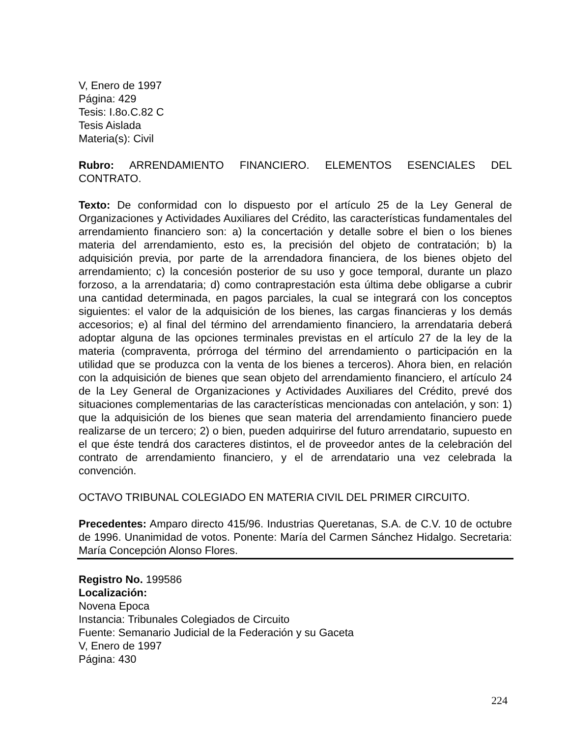V, Enero de 1997
Página: 429
Tesis: I.8o.C.82 C
Tesis Aislada
Materia(s): Civil
Rubro: ARRENDAMIENTO FINANCIERO. ELEMENTOS ESENCIALES DEL CONTRATO.
Texto: De conformidad con lo dispuesto por el artículo 25 de la Ley General de Organizaciones y Actividades Auxiliares del Crédito, las características fundamentales del arrendamiento financiero son: a) la concertación y detalle sobre el bien o los bienes materia del arrendamiento, esto es, la precisión del objeto de contratación; b) la adquisición previa, por parte de la arrendadora financiera, de los bienes objeto del arrendamiento; c) la concesión posterior de su uso y goce temporal, durante un plazo forzoso, a la arrendataria; d) como contraprestación esta última debe obligarse a cubrir una cantidad determinada, en pagos parciales, la cual se integrará con los conceptos siguientes: el valor de la adquisición de los bienes, las cargas financieras y los demás accesorios; e) al final del término del arrendamiento financiero, la arrendataria deberá adoptar alguna de las opciones terminales previstas en el artículo 27 de la ley de la materia (compraventa, prórroga del término del arrendamiento o participación en la utilidad que se produzca con la venta de los bienes a terceros). Ahora bien, en relación con la adquisición de bienes que sean objeto del arrendamiento financiero, el artículo 24 de la Ley General de Organizaciones y Actividades Auxiliares del Crédito, prevé dos situaciones complementarias de las características mencionadas con antelación, y son: 1) que la adquisición de los bienes que sean materia del arrendamiento financiero puede realizarse de un tercero; 2) o bien, pueden adquirirse del futuro arrendatario, supuesto en el que éste tendrá dos caracteres distintos, el de proveedor antes de la celebración del contrato de arrendamiento financiero, y el de arrendatario una vez celebrada la convención.
OCTAVO TRIBUNAL COLEGIADO EN MATERIA CIVIL DEL PRIMER CIRCUITO.
Precedentes: Amparo directo 415/96. Industrias Queretanas, S.A. de C.V. 10 de octubre de 1996. Unanimidad de votos. Ponente: María del Carmen Sánchez Hidalgo. Secretaria: María Concepción Alonso Flores.
Registro No. 199586
Localización:
Novena Epoca
Instancia: Tribunales Colegiados de Circuito
Fuente: Semanario Judicial de la Federación y su Gaceta
V, Enero de 1997
Página: 430
224